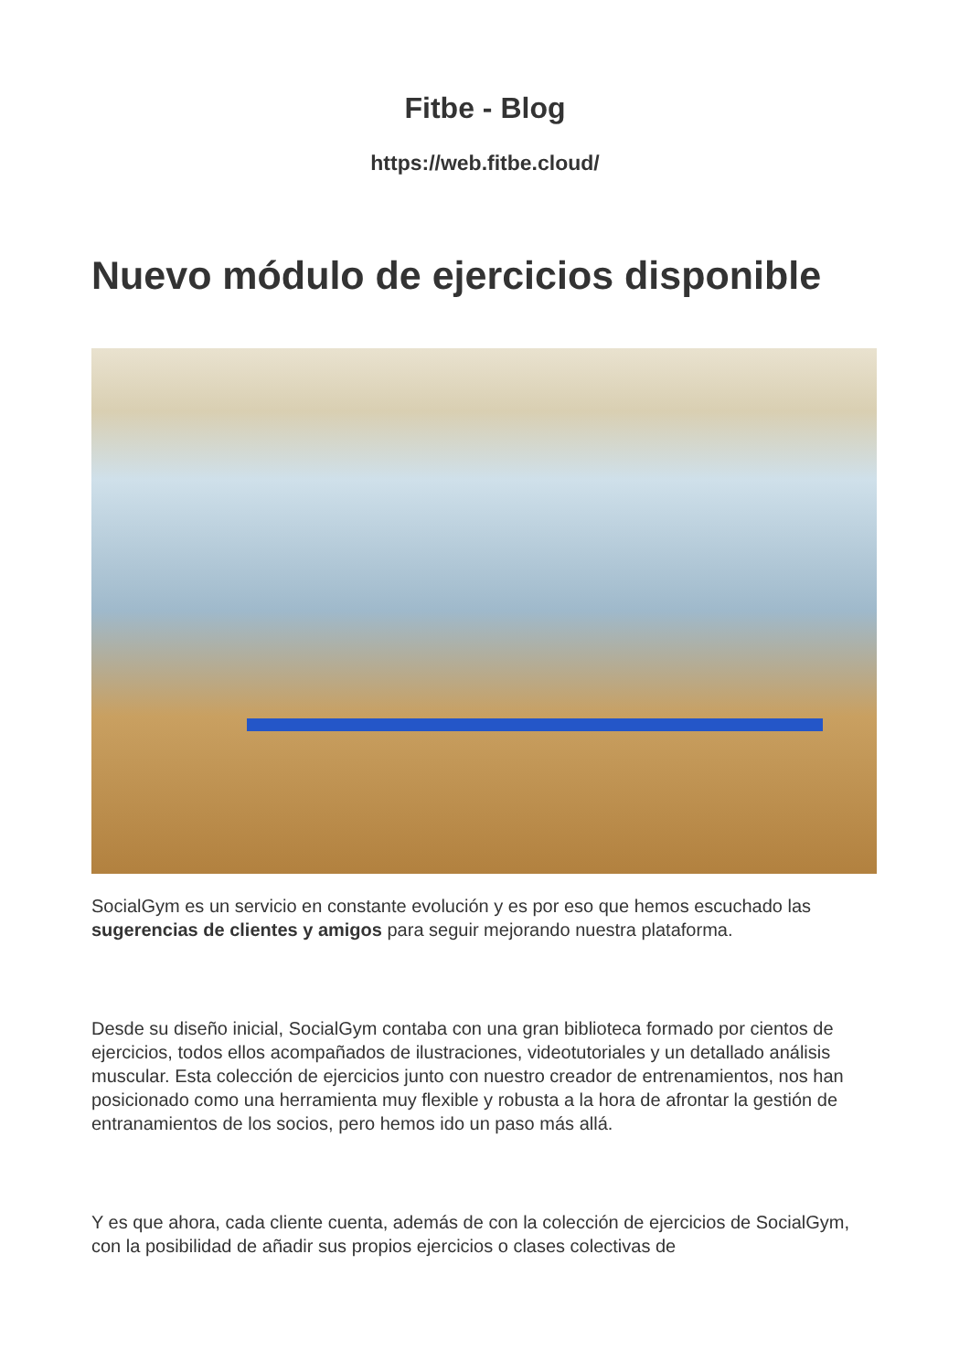Fitbe - Blog
https://web.fitbe.cloud/
Nuevo módulo de ejercicios disponible
SocialGym es un servicio en constante evolución y es por eso que hemos escuchado las sugerencias de clientes y amigos para seguir mejorando nuestra plataforma.
Desde su diseño inicial, SocialGym contaba con una gran biblioteca formado por cientos de ejercicios, todos ellos acompañados de ilustraciones, videotutoriales y un detallado análisis muscular. Esta colección de ejercicios junto con nuestro creador de entrenamientos, nos han posicionado como una herramienta muy flexible y robusta a la hora de afrontar la gestión de entranamientos de los socios, pero hemos ido un paso más allá.
Y es que ahora, cada cliente cuenta, además de con la colección de ejercicios de SocialGym, con la posibilidad de añadir sus propios ejercicios o clases colectivas de